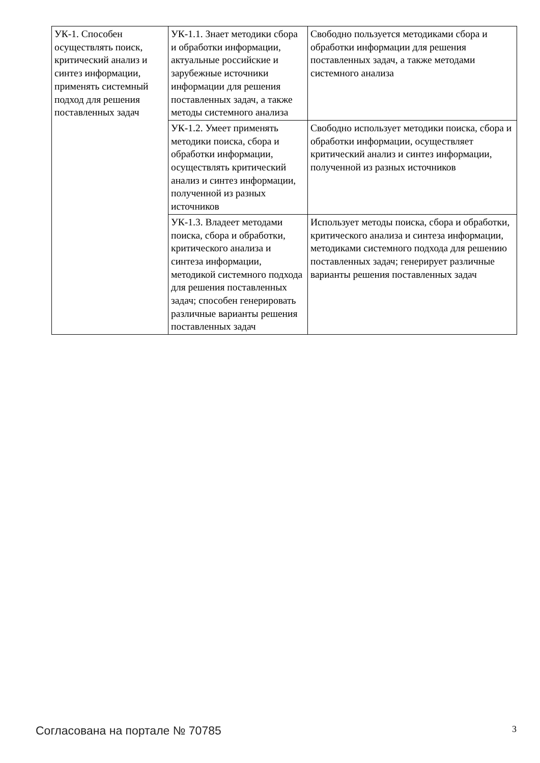| УК-1. Способен осуществлять поиск, критический анализ и синтез информации, применять системный подход для решения поставленных задач | УК-1.1. Знает методики сбора и обработки информации, актуальные российские и зарубежные источники информации для решения поставленных задач, а также методы системного анализа | Свободно пользуется методиками сбора и обработки информации для решения поставленных задач, а также методами системного анализа |
| | УК-1.2. Умеет применять методики поиска, сбора и обработки информации, осуществлять критический анализ и синтез информации, полученной из разных источников | Свободно использует методики поиска, сбора и обработки информации, осуществляет критический анализ и синтез информации, полученной из разных источников |
| | УК-1.3. Владеет методами поиска, сбора и обработки, критического анализа и синтеза информации, методикой системного подхода для решения поставленных задач; способен генерировать различные варианты решения поставленных задач | Использует методы поиска, сбора и обработки, критического анализа и синтеза информации, методиками системного подхода для решению поставленных задач; генерирует различные варианты решения поставленных задач |
Согласована на портале № 70785 3